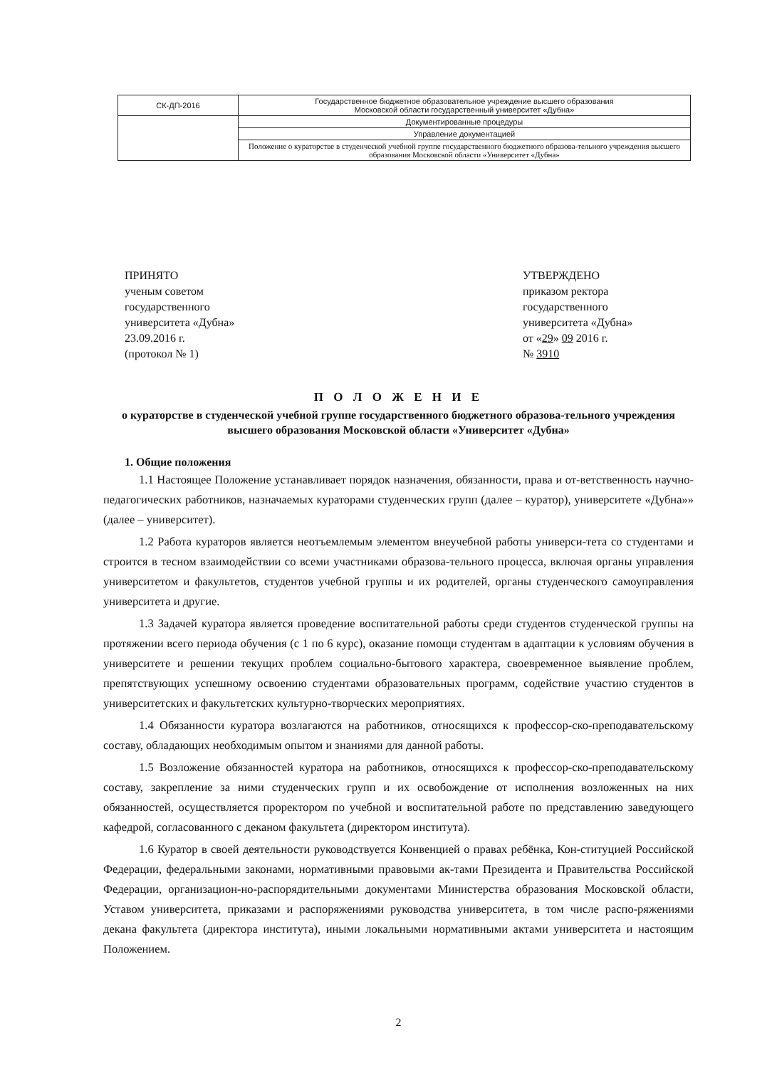| СК-ДП-2016 | Государственное бюджетное образовательное учреждение высшего образования Московской области государственный университет «Дубна» |
| | Документированные процедуры |
| | Управление документацией |
| | Положение о кураторстве в студенческой учебной группе государственного бюджетного образова-тельного учреждения высшего образования Московской области «Университет «Дубна» |
ПРИНЯТО
ученым советом
государственного
университета «Дубна»
23.09.2016 г.
(протокол № 1)
УТВЕРЖДЕНО
приказом ректора
государственного
университета «Дубна»
от «29» 09 2016 г.
№ 3910
П О Л О Ж Е Н И Е
о кураторстве в студенческой учебной группе государственного бюджетного образова-тельного учреждения высшего образования Московской области «Университет «Дубна»
1. Общие положения
1.1 Настоящее Положение устанавливает порядок назначения, обязанности, права и от-ветственность научно-педагогических работников, назначаемых кураторами студенческих групп (далее – куратор), университете «Дубна»» (далее – университет).
1.2 Работа кураторов является неотъемлемым элементом внеучебной работы универси-тета со студентами и строится в тесном взаимодействии со всеми участниками образова-тельного процесса, включая органы управления университетом и факультетов, студентов учебной группы и их родителей, органы студенческого самоуправления университета и другие.
1.3 Задачей куратора является проведение воспитательной работы среди студентов студенческой группы на протяжении всего периода обучения (с 1 по 6 курс), оказание помощи студентам в адаптации к условиям обучения в университете и решении текущих проблем социально-бытового характера, своевременное выявление проблем, препятствующих успешному освоению студентами образовательных программ, содействие участию студентов в университетских и факультетских культурно-творческих мероприятиях.
1.4 Обязанности куратора возлагаются на работников, относящихся к профессор-ско-преподавательскому составу, обладающих необходимым опытом и знаниями для данной работы.
1.5 Возложение обязанностей куратора на работников, относящихся к профессор-ско-преподавательскому составу, закрепление за ними студенческих групп и их освобождение от исполнения возложенных на них обязанностей, осуществляется проректором по учебной и воспитательной работе по представлению заведующего кафедрой, согласованного с деканом факультета (директором института).
1.6 Куратор в своей деятельности руководствуется Конвенцией о правах ребёнка, Кон-ституцией Российской Федерации, федеральными законами, нормативными правовыми ак-тами Президента и Правительства Российской Федерации, организацион-но-распорядительными документами Министерства образования Московской области, Уставом университета, приказами и распоряжениями руководства университета, в том числе распо-ряжениями декана факультета (директора института), иными локальными нормативными актами университета и настоящим Положением.
2